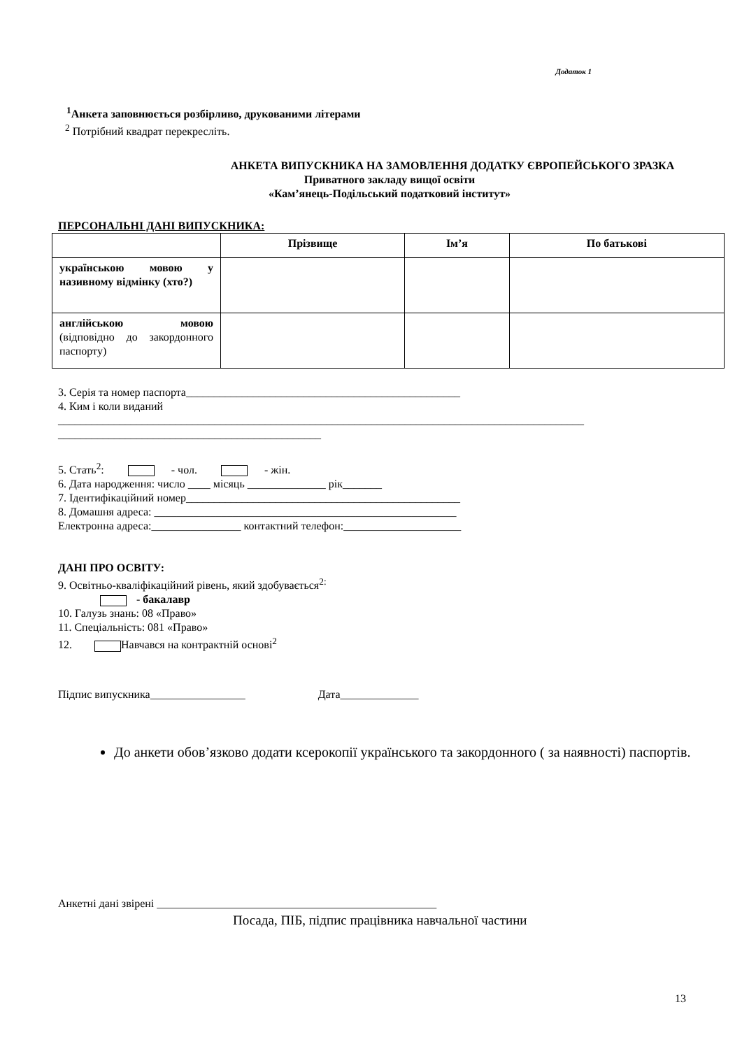Додаток 1
<sup>1</sup> Анкета заповнюється розбірливо, друкованими літерами
<sup>2</sup> Потрібний квадрат перекресліть.
АНКЕТА ВИПУСКНИКА НА ЗАМОВЛЕННЯ ДОДАТКУ ЄВРОПЕЙСЬКОГО ЗРАЗКА
Приватного закладу вищої освіти
«Кам’янець-Подільський податковий інститут»
ПЕРСОНАЛЬНІ ДАНІ ВИПУСКНИКА:
| | Прізвище | Ім’я | По батькові |
| --- | --- | --- | --- |
| українською мовою у називному відмінку (хто?) | | | |
| англійською мовою (відповідно до закордонного паспорту) | | | |
3. Серія та номер паспорта_________________________________________________
4. Ким і коли виданий
______________________________________________________________________________________________
_______________________________________________
5. Стать<sup>2</sup>: - чол. - жін.
6. Дата народження: число ____ місяць ______________ рік_______
7. Ідентифікаційний номер_________________________________________________
8. Домашня адреса: ______________________________________________________
Електронна адреса:________________ контактний телефон:_____________________
ДАНІ ПРО ОСВІТУ:
9. Освітньо-кваліфікаційний рівень, який здобувається<sup>2:</sup>
- бакалавр
10. Галузь знань: 08 «Право»
11. Спеціальність: 081 «Право»
12. Навчався на контрактній основі<sup>2</sup>
Підпис випускника_________________ Дата______________
До анкети обов’язково додати ксерокопії українського та закордонного ( за наявності) паспортів.
Анкетні дані звірені __________________________________________________
Посада, ПІБ, підпис працівника навчальної частини
13